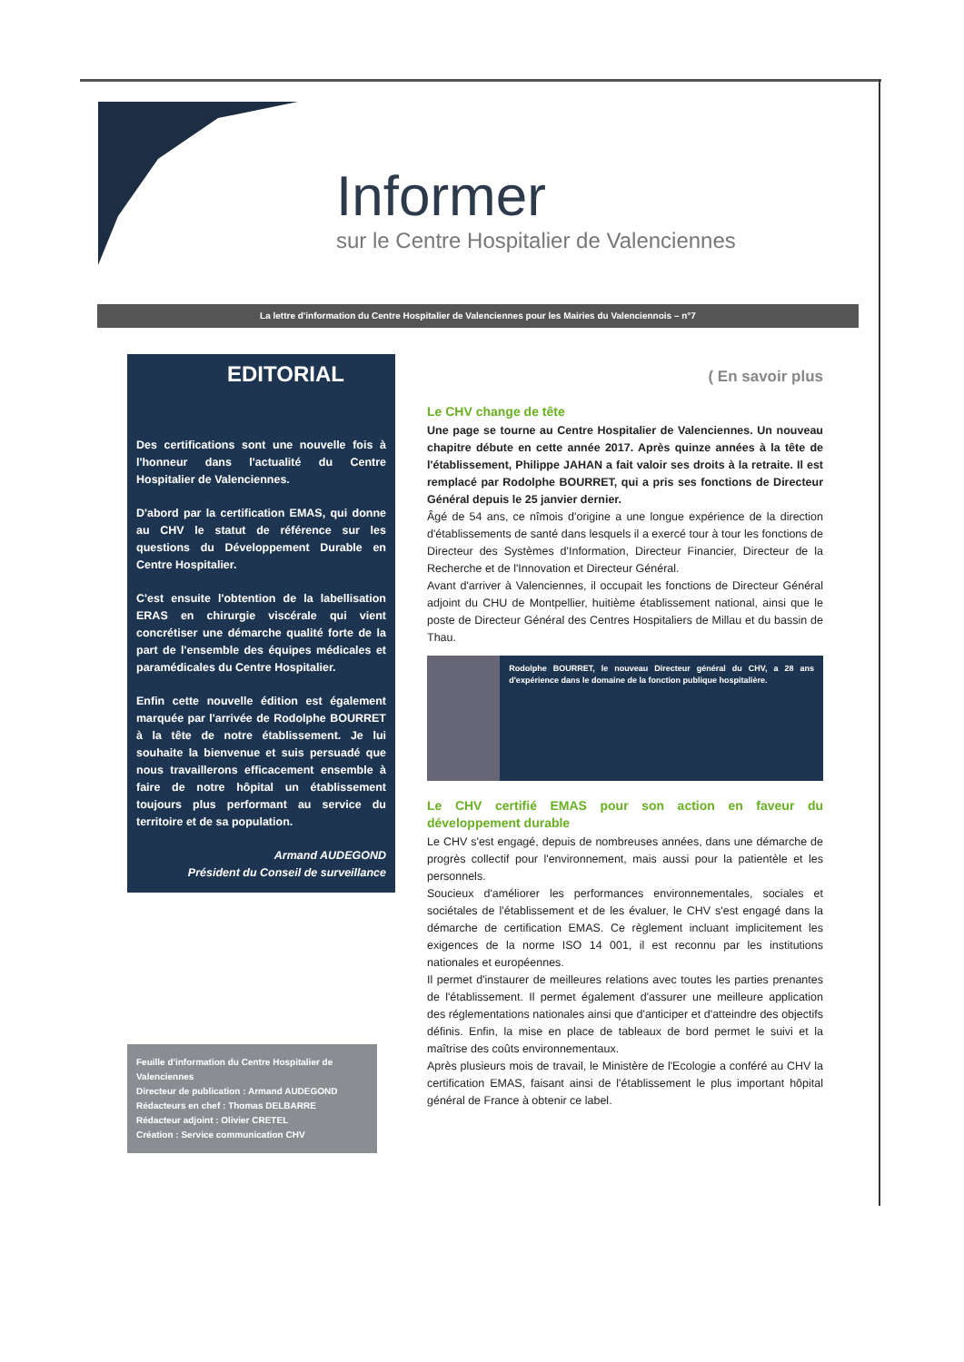Informer
sur le Centre Hospitalier de Valenciennes
La lettre d'information du Centre Hospitalier de Valenciennes pour les Mairies du Valenciennois – n°7
EDITORIAL
Des certifications sont une nouvelle fois à l'honneur dans l'actualité du Centre Hospitalier de Valenciennes.
D'abord par la certification EMAS, qui donne au CHV le statut de référence sur les questions du Développement Durable en Centre Hospitalier.
C'est ensuite l'obtention de la labellisation ERAS en chirurgie viscérale qui vient concrétiser une démarche qualité forte de la part de l'ensemble des équipes médicales et paramédicales du Centre Hospitalier.
Enfin cette nouvelle édition est également marquée par l'arrivée de Rodolphe BOURRET à la tête de notre établissement. Je lui souhaite la bienvenue et suis persuadé que nous travaillerons efficacement ensemble à faire de notre hôpital un établissement toujours plus performant au service du territoire et de sa population.
Armand AUDEGOND
Président du Conseil de surveillance
Feuille d'information du Centre Hospitalier de Valenciennes
Directeur de publication : Armand AUDEGOND
Rédacteurs en chef : Thomas DELBARRE
Rédacteur adjoint : Olivier CRETEL
Création : Service communication CHV
( En savoir plus
Le CHV change de tête
Une page se tourne au Centre Hospitalier de Valenciennes. Un nouveau chapitre débute en cette année 2017. Après quinze années à la tête de l'établissement, Philippe JAHAN a fait valoir ses droits à la retraite. Il est remplacé par Rodolphe BOURRET, qui a pris ses fonctions de Directeur Général depuis le 25 janvier dernier.
Âgé de 54 ans, ce nîmois d'origine a une longue expérience de la direction d'établissements de santé dans lesquels il a exercé tour à tour les fonctions de Directeur des Systèmes d'Information, Directeur Financier, Directeur de la Recherche et de l'Innovation et Directeur Général.
Avant d'arriver à Valenciennes, il occupait les fonctions de Directeur Général adjoint du CHU de Montpellier, huitième établissement national, ainsi que le poste de Directeur Général des Centres Hospitaliers de Millau et du bassin de Thau.
Rodolphe BOURRET, le nouveau Directeur général du CHV, a 28 ans d'expérience dans le domaine de la fonction publique hospitalière.
Le CHV certifié EMAS pour son action en faveur du développement durable
Le CHV s'est engagé, depuis de nombreuses années, dans une démarche de progrès collectif pour l'environnement, mais aussi pour la patientèle et les personnels.
Soucieux d'améliorer les performances environnementales, sociales et sociétales de l'établissement et de les évaluer, le CHV s'est engagé dans la démarche de certification EMAS. Ce règlement incluant implicitement les exigences de la norme ISO 14 001, il est reconnu par les institutions nationales et européennes.
Il permet d'instaurer de meilleures relations avec toutes les parties prenantes de l'établissement. Il permet également d'assurer une meilleure application des réglementations nationales ainsi que d'anticiper et d'atteindre des objectifs définis. Enfin, la mise en place de tableaux de bord permet le suivi et la maîtrise des coûts environnementaux.
Après plusieurs mois de travail, le Ministère de l'Ecologie a conféré au CHV la certification EMAS, faisant ainsi de l'établissement le plus important hôpital général de France à obtenir ce label.